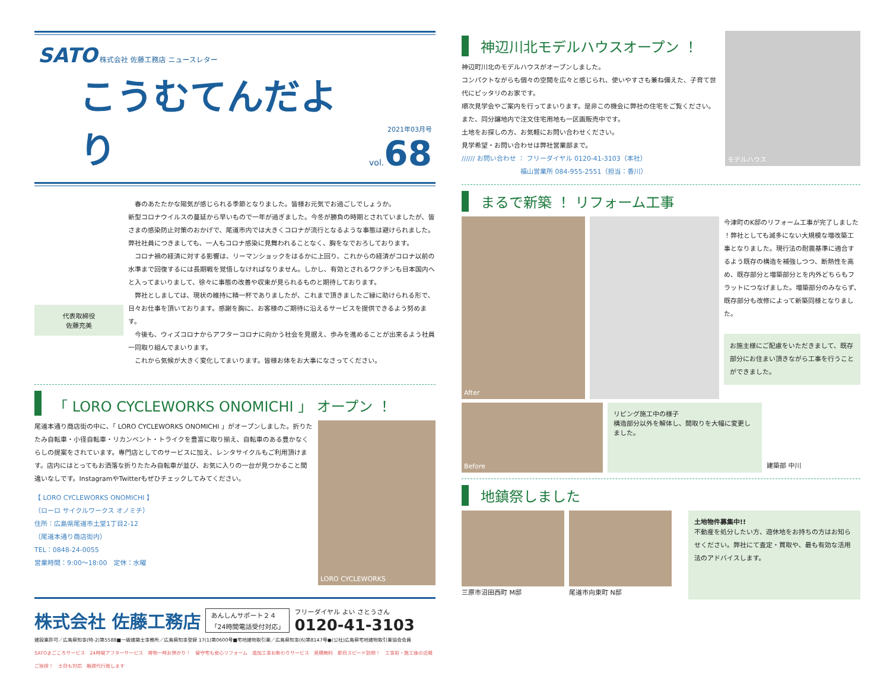SATO 株式会社 佐藤工務店 ニュースレター
こうむてんだより
2021年03月号
vol. 68
代表取締役
佐藤充美
　春のあたたかな陽気が感じられる季節となりました。皆様お元気でお過ごしでしょうか。
新型コロナウイルスの蔓延から早いもので一年が過ぎました。今冬が勝負の時期とされていましたが、皆さまの感染防止対策のおかげで、尾道市内では大きくコロナが流行となるような事態は避けられました。弊社社員につきましても、一人もコロナ感染に見舞われることなく、胸をなでおろしております。
　コロナ禍の経済に対する影響は、リーマンショックをはるかに上回り、これからの経済がコロナ以前の水準まで回復するには長期戦を覚悟しなければなりません。しかし、有効とされるワクチンも日本国内へと入ってまいりまして、徐々に事態の改善や収束が見られるものと期待しております。
　弊社としましては、現状の維持に精一杯でありましたが、これまで頂きましたご縁に助けられる形で、日々お仕事を頂いております。感謝を胸に、お客様のご期待に沿えるサービスを提供できるよう努めます。
　今後も、ウィズコロナからアフターコロナに向かう社会を見据え、歩みを進めることが出来るよう社員一同取り組んでまいります。
　これから気候が大きく変化してまいります。皆様お体をお大事になさってください。
「 LORO CYCLEWORKS ONOMICHI 」 オープン ！
尾道本通り商店街の中に、「 LORO CYCLEWORKS ONOMICHI 」がオープンしました。折りたたみ自転車・小径自転車・リカンベント・トライクを豊富に取り揃え、自転車のある豊かなくらしの提案をされています。専門店としてのサービスに加え、レンタサイクルもご利用頂けます。店内にはとってもお洒落な折りたたみ自転車が並び、お気に入りの一台が見つかること間違いなしです。InstagramやTwitterもぜひチェックしてみてください。
【 LORO CYCLEWORKS ONOMICHI 】
（ローロ サイクルワークス オノミチ）
住所：広島県尾道市土堂1丁目2-12
（尾道本通り商店街内）
TEL：0848-24-0055
営業時間：9:00～18:00　定休：水曜
LORO CYCLEWORKS
株式会社 佐藤工務店 あんしんサポート２４
「24時間電話受付対応」 フリーダイヤル よい さとうさん
0120-41-3103
建設業許可／広島県知事(特-2)第5588■一級建築士事務所／広島県知事登録 17(1)第0600号■宅地建物取引業／広島県知事(6)第8147号●(公社)広島県宅地建物取引業協会会員
SATOまごころサービス　24時間アフターサービス　荷物一時お預かり！　留守宅も安心リフォーム　追加工事お断わりサービス　見積無料　即日スピード訪問！　工事前・施工後の近隣ご挨拶！　土日も対応　融資代行致します
神辺川北モデルハウスオープン ！
神辺町川北のモデルハウスがオープンしました。
コンパクトながらも個々の空間を広々と感じられ、使いやすさも兼ね備えた、子育て世代にピッタリのお家です。
順次見学会やご案内を行ってまいります。是非この機会に弊社の住宅をご覧ください。
また、同分譲地内で注文住宅用地も一区画販売中です。
土地をお探しの方、お気軽にお問い合わせください。
見学希望・お問い合わせは弊社営業部まで。
////// お問い合わせ ： フリーダイヤル 0120-41-3103（本社）
　　　　　　　　　福山営業所 084-955-2551（担当：香川）
モデルハウス
まるで新築 ！ リフォーム工事
After
今津町のK邸のリフォーム工事が完了しました ！弊社としても滅多にない大規模な増改築工事となりました。現行法の耐震基準に適合するよう既存の構造を補強しつつ、断熱性を高め、既存部分と増築部分とを内外どちらもフラットにつなげました。増築部分のみならず、既存部分も改修によって新築同様となりました。
お施主様にご配慮をいただきまして、既存部分にお住まい頂きながら工事を行うことができました。
Before
リビング施工中の様子
構造部分以外を解体し、間取りを大幅に変更しました。
建築部 中川
地鎮祭しました
三原市沼田西町 M邸 尾道市向東町 N邸
土地物件募集中!!
不動産を処分したい方、遊休地をお持ちの方はお知らせください。弊社にて査定・買取や、最も有効な活用法のアドバイスします。